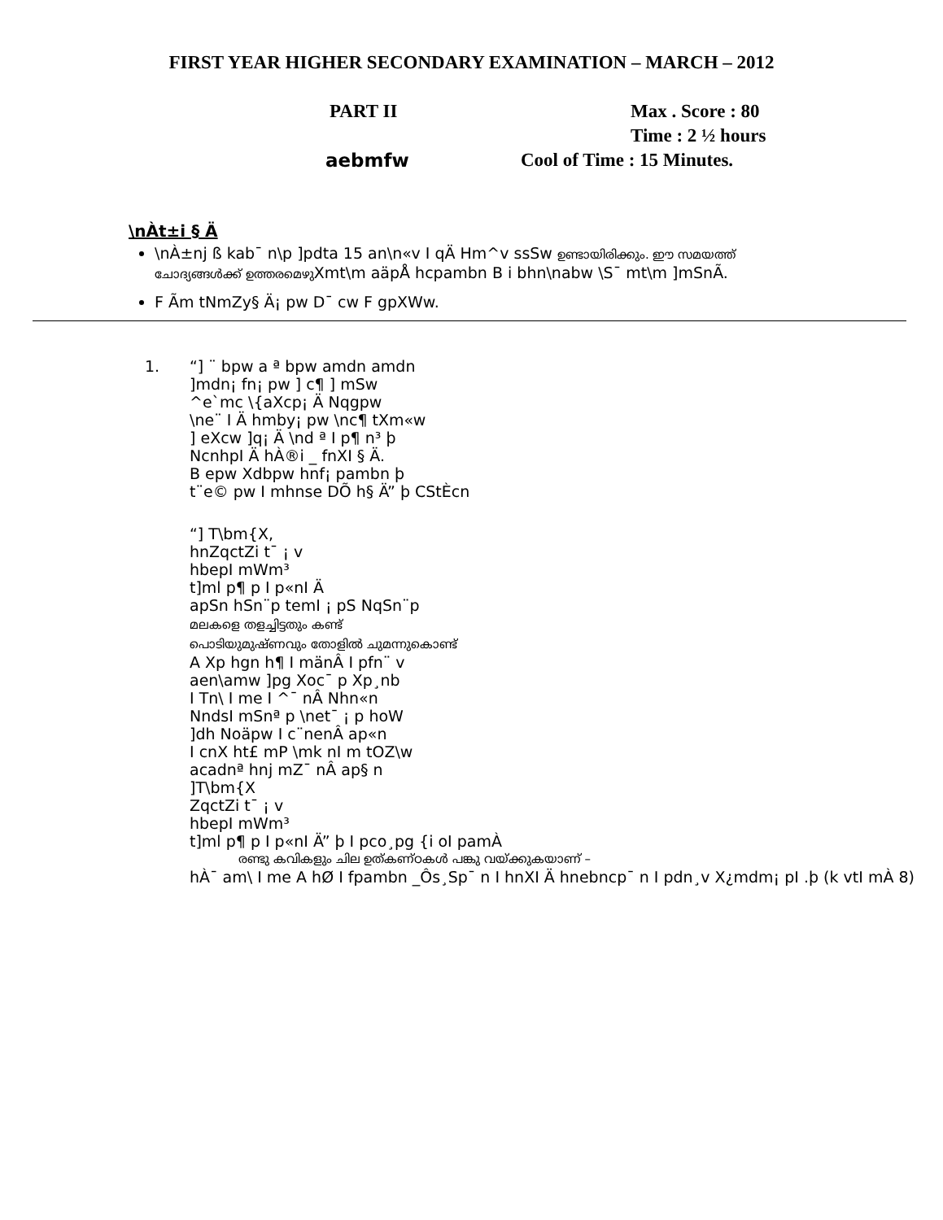FIRST YEAR HIGHER SECONDARY EXAMINATION – MARCH – 2012
PART II Max . Score : 80
Time : 2 ½ hours
aebmfw Cool of Time : 15 Minutes.
\nÀt±i § Ä
\nÀ±nj ß kab¯ n\p ]pdta 15 an\n«v I qÄ Hm^v ssSw ഉണ്ടായിരിക്കും. ഈ സമയത്ത് ചോദ്യങ്ങൾക്ക് ഉത്തരമെഴുXmt\m aäpÅ hcpambn B i bhn\nabw \S¯ mt\m ]mSnÃ.
F Ãm tNmZy§ Ä¡ pw D¯ cw F gpXWw.
1. “] ¨ bpw a ª bpw amdn amdn
]mdn¡ fn¡ pw ] c¶ ] mSw
^e`mc \{aXcp¡ Ä Nqgpw
\ne¨ I Ä hmby¡ pw \nc¶ tXm«w
] eXcw ]q¡ Ä \nd ª I p¶ n³ þ
NcnhpI Ä hÀ®i _ fnXI § Ä.
B epw Xdbpw hnf¡ pambn þ
t¨e© pw I mhnse DÕ h§ Ä” þ CStÈcn
“] T\bm{X,
hnZqctZi t¯ ¡ v
hbepI mWm³
t]ml p¶ p I p«nI Ä
apSn hSn¨p temI ¡ pS NqSn¨p
മലകളെ തളച്ചിട്ടതും കണ്ട്
പൊടിയുമുഷ്ണവും തോളിൽ ചുമന്നുകൊണ്ട്
A Xp hgn h¶ I mänÂ I pfn¨ v
aen\amw ]pg Xoc¯ p Xp¸nb
I Tn\ I me I ^¯ nÂ Nhn«n
NndsI mSnª p \net¯ ¡ p hoW
]dh Noäpw I c¨nenÂ ap«n
I cnX ht£ mP \mk nI m tOZ\w
acadnª hnj mZ¯ nÂ ap§ n
]T\bm{X
ZqctZi t¯ ¡ v
hbepI mWm³
t]ml p¶ p I p«nI Ä” þ I pco¸pg {i oI pamÀ
രണ്ടു കവികളും ചില ഉത്കണ്ഠകൾ പങ്കു വയ്ക്കുകയാണ് –
hÀ¯ am\ I me A hØ I fpambn _Ôs¸Sp¯ n I hnXI Ä hnebncp¯ n I pdn¸v X¿mdm¡ pI .þ (k vtI mÀ 8)